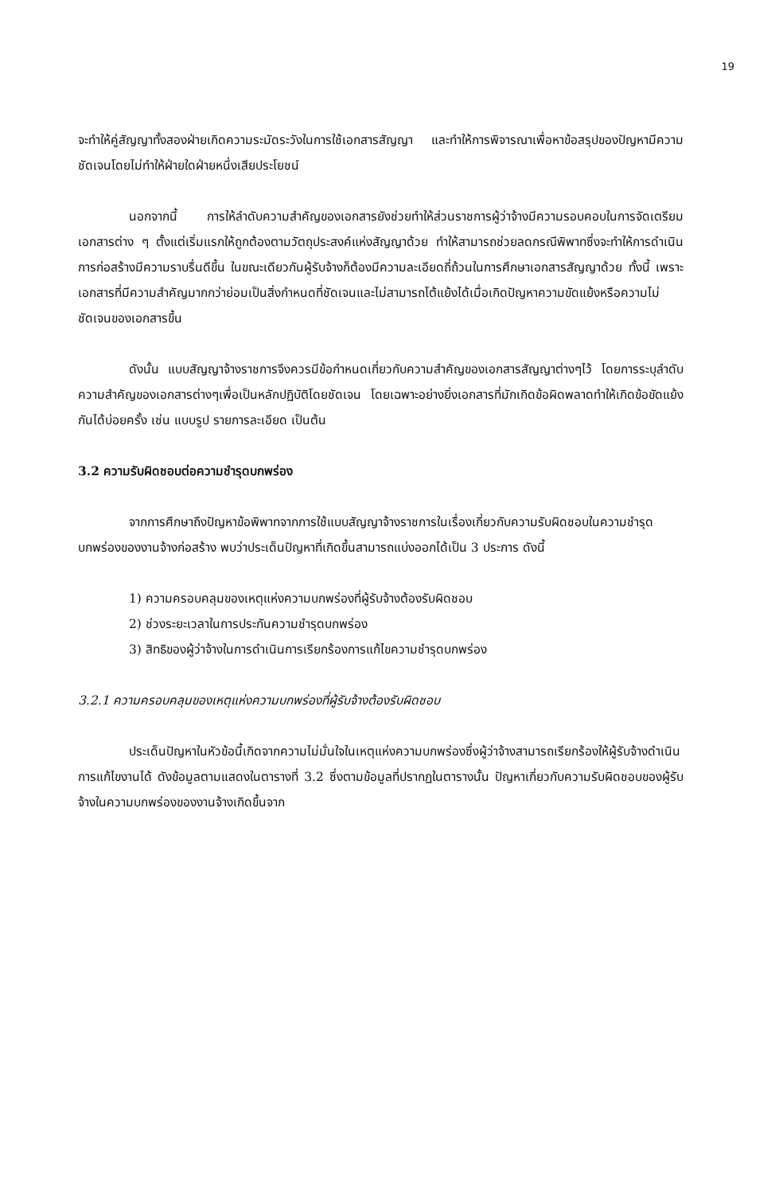19
จะทำให้คู่สัญญาทั้งสองฝ่ายเกิดความระมัดระวังในการใช้เอกสารสัญญา และทำให้การพิจารณาเพื่อหาข้อสรุปของปัญหามีความชัดเจนโดยไม่ทำให้ฝ่ายใดฝ่ายหนึ่งเสียประโยชน์
นอกจากนี้ การให้ลำดับความสำคัญของเอกสารยังช่วยทำให้ส่วนราชการผู้ว่าจ้างมีความรอบคอบในการจัดเตรียมเอกสารต่าง ๆ ตั้งแต่เริ่มแรกให้ถูกต้องตามวัตถุประสงค์แห่งสัญญาด้วย ทำให้สามารถช่วยลดกรณีพิพาทซึ่งจะทำให้การดำเนินการก่อสร้างมีความราบรื่นดีขึ้น ในขณะเดียวกันผู้รับจ้างก็ต้องมีความละเอียดถี่ถ้วนในการศึกษาเอกสารสัญญาด้วย ทั้งนี้ เพราะเอกสารที่มีความสำคัญมากกว่าย่อมเป็นสิ่งกำหนดที่ชัดเจนและไม่สามารถโต้แย้งได้เมื่อเกิดปัญหาความขัดแย้งหรือความไม่ชัดเจนของเอกสารขึ้น
ดังนั้น แบบสัญญาจ้างราชการจึงควรมีข้อกำหนดเกี่ยวกับความสำคัญของเอกสารสัญญาต่างๆไว้ โดยการระบุลำดับความสำคัญของเอกสารต่างๆเพื่อเป็นหลักปฏิบัติโดยชัดเจน โดยเฉพาะอย่างยิ่งเอกสารที่มักเกิดข้อผิดพลาดทำให้เกิดข้อขัดแย้งกันได้บ่อยครั้ง เช่น แบบรูป รายการละเอียด เป็นต้น
3.2 ความรับผิดชอบต่อความชำรุดบกพร่อง
จากการศึกษาถึงปัญหาข้อพิพาทจากการใช้แบบสัญญาจ้างราชการในเรื่องเกี่ยวกับความรับผิดชอบในความชำรุดบกพร่องของงานจ้างก่อสร้าง พบว่าประเด็นปัญหาที่เกิดขึ้นสามารถแบ่งออกได้เป็น 3 ประการ ดังนี้
1) ความครอบคลุมของเหตุแห่งความบกพร่องที่ผู้รับจ้างต้องรับผิดชอบ
2) ช่วงระยะเวลาในการประกันความชำรุดบกพร่อง
3) สิทธิของผู้ว่าจ้างในการดำเนินการเรียกร้องการแก้ไขความชำรุดบกพร่อง
3.2.1 ความครอบคลุมของเหตุแห่งความบกพร่องที่ผู้รับจ้างต้องรับผิดชอบ
ประเด็นปัญหาในหัวข้อนี้เกิดจากความไม่มั่นใจในเหตุแห่งความบกพร่องซึ่งผู้ว่าจ้างสามารถเรียกร้องให้ผู้รับจ้างดำเนินการแก้ไขงานได้ ดังข้อมูลตามแสดงในตารางที่ 3.2 ซึ่งตามข้อมูลที่ปรากฏในตารางนั้น ปัญหาเกี่ยวกับความรับผิดชอบของผู้รับจ้างในความบกพร่องของงานจ้างเกิดขึ้นจาก